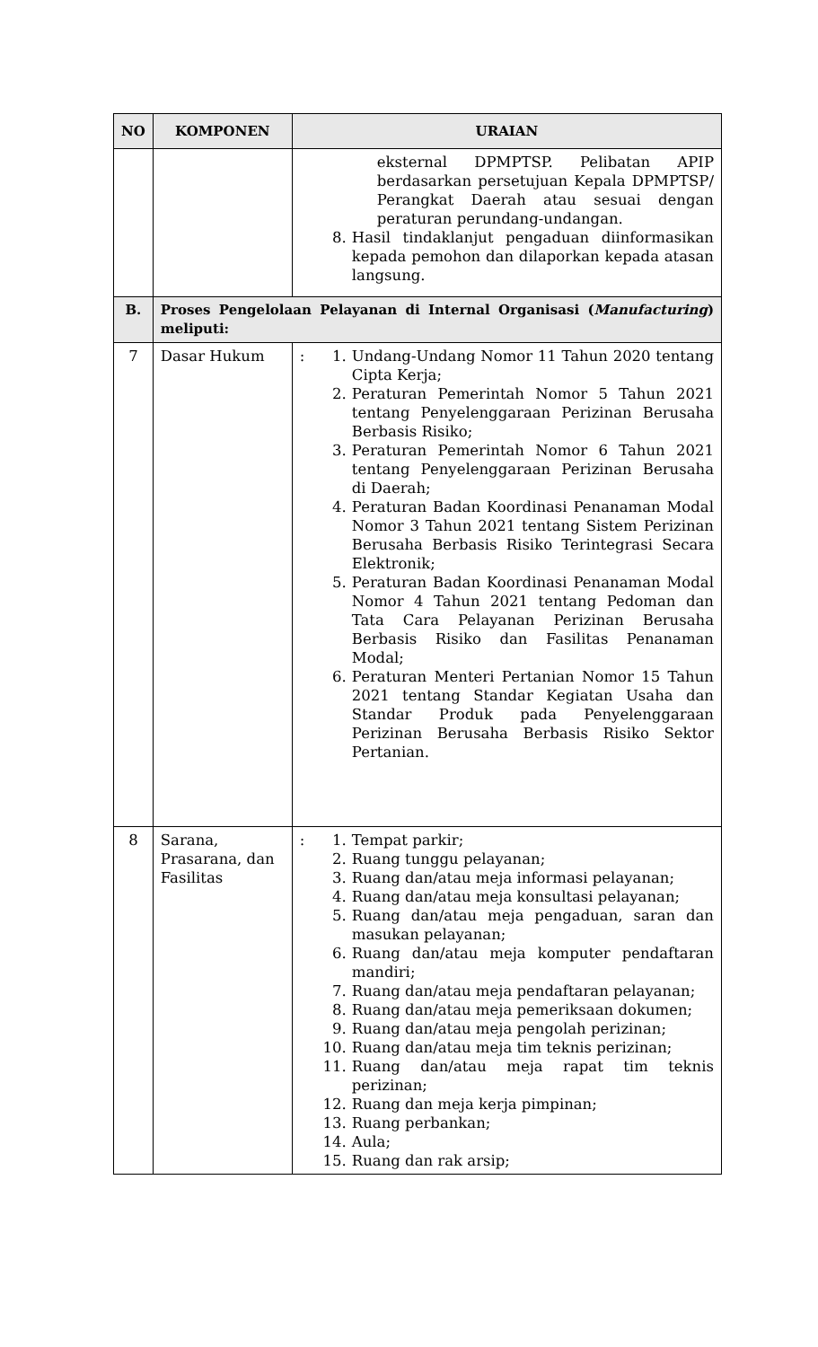| NO | KOMPONEN | URAIAN |
| --- | --- | --- |
| | | eksternal DPMPTSP. Pelibatan APIP berdasarkan persetujuan Kepala DPMPTSP/ Perangkat Daerah atau sesuai dengan peraturan perundang-undangan. 8. Hasil tindaklanjut pengaduan diinformasikan kepada pemohon dan dilaporkan kepada atasan langsung. |
| B. | Proses Pengelolaan Pelayanan di Internal Organisasi ( Manufacturing ) meliputi: | |
| 7 | Dasar Hukum | : 1. Undang-Undang Nomor 11 Tahun 2020 tentang Cipta Kerja; 2. Peraturan Pemerintah Nomor 5 Tahun 2021 tentang Penyelenggaraan Perizinan Berusaha Berbasis Risiko; 3. Peraturan Pemerintah Nomor 6 Tahun 2021 tentang Penyelenggaraan Perizinan Berusaha di Daerah; 4. Peraturan Badan Koordinasi Penanaman Modal Nomor 3 Tahun 2021 tentang Sistem Perizinan Berusaha Berbasis Risiko Terintegrasi Secara Elektronik; 5. Peraturan Badan Koordinasi Penanaman Modal Nomor 4 Tahun 2021 tentang Pedoman dan Tata Cara Pelayanan Perizinan Berusaha Berbasis Risiko dan Fasilitas Penanaman Modal; 6. Peraturan Menteri Pertanian Nomor 15 Tahun 2021 tentang Standar Kegiatan Usaha dan Standar Produk pada Penyelenggaraan Perizinan Berusaha Berbasis Risiko Sektor Pertanian. |
| 8 | Sarana, Prasarana, dan Fasilitas | : 1. Tempat parkir; 2. Ruang tunggu pelayanan; 3. Ruang dan/atau meja informasi pelayanan; 4. Ruang dan/atau meja konsultasi pelayanan; 5. Ruang dan/atau meja pengaduan, saran dan masukan pelayanan; 6. Ruang dan/atau meja komputer pendaftaran mandiri; 7. Ruang dan/atau meja pendaftaran pelayanan; 8. Ruang dan/atau meja pemeriksaan dokumen; 9. Ruang dan/atau meja pengolah perizinan; 10. Ruang dan/atau meja tim teknis perizinan; 11. Ruang dan/atau meja rapat tim teknis perizinan; 12. Ruang dan meja kerja pimpinan; 13. Ruang perbankan; 14. Aula; 15. Ruang dan rak arsip; |